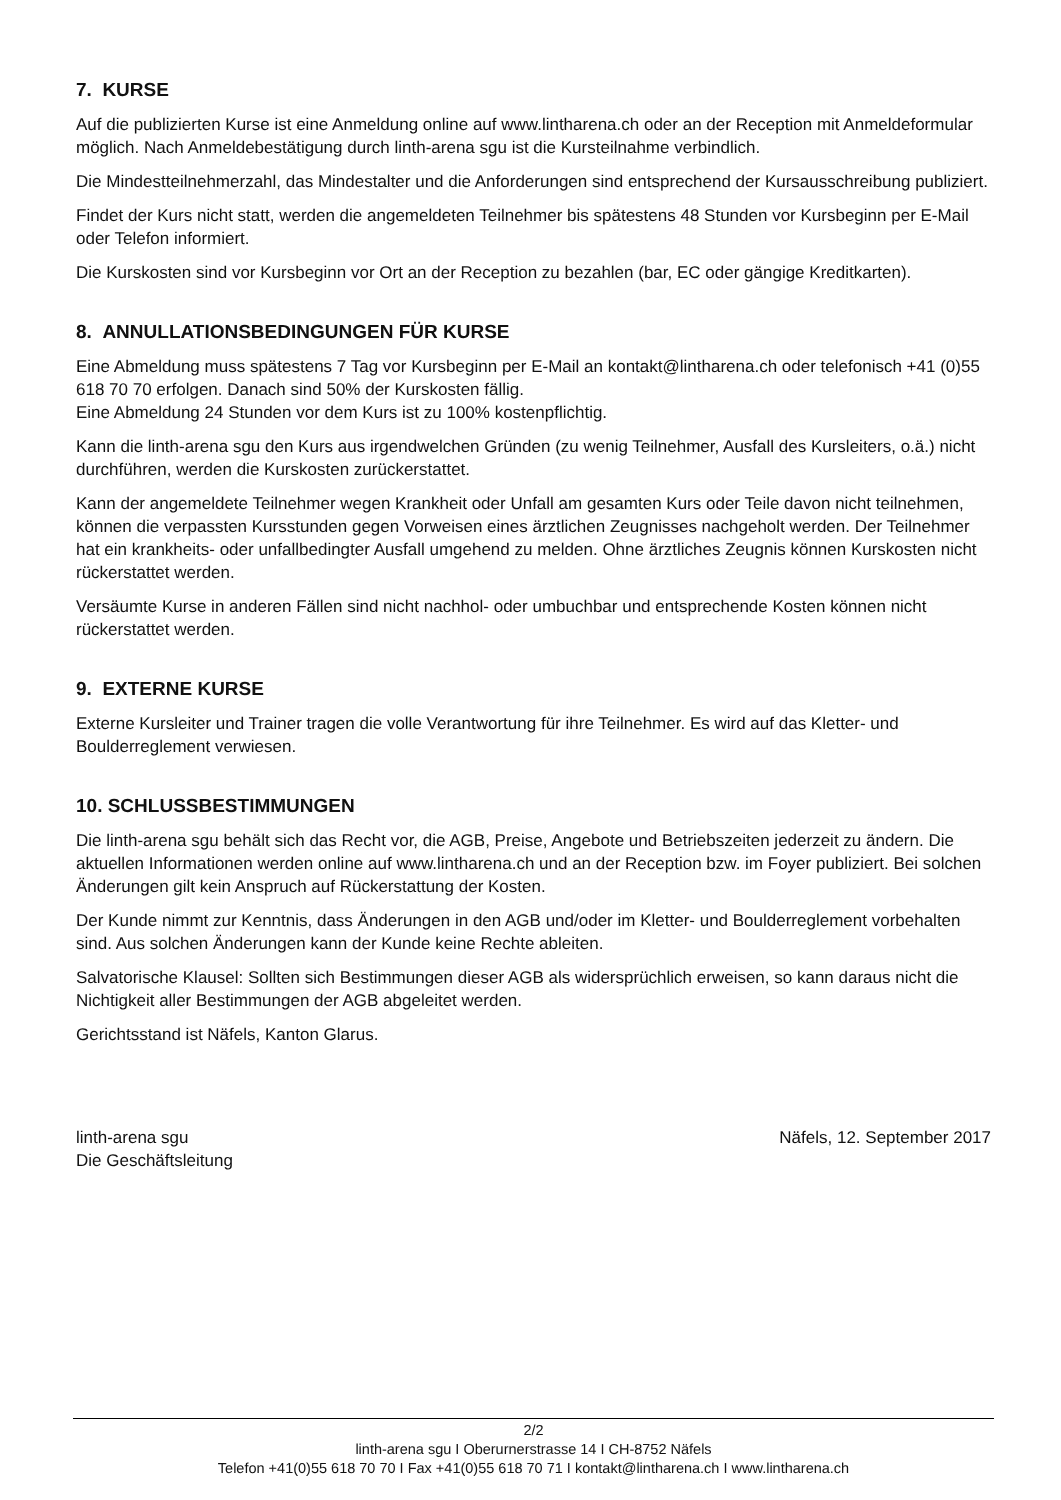7. KURSE
Auf die publizierten Kurse ist eine Anmeldung online auf www.lintharena.ch oder an der Reception mit Anmeldeformular möglich. Nach Anmeldebestätigung durch linth-arena sgu ist die Kursteilnahme verbindlich.
Die Mindestteilnehmerzahl, das Mindestalter und die Anforderungen sind entsprechend der Kursausschreibung publiziert.
Findet der Kurs nicht statt, werden die angemeldeten Teilnehmer bis spätestens 48 Stunden vor Kursbeginn per E-Mail oder Telefon informiert.
Die Kurskosten sind vor Kursbeginn vor Ort an der Reception zu bezahlen (bar, EC oder gängige Kreditkarten).
8. ANNULLATIONSBEDINGUNGEN FÜR KURSE
Eine Abmeldung muss spätestens 7 Tag vor Kursbeginn per E-Mail an kontakt@lintharena.ch oder telefonisch +41 (0)55 618 70 70 erfolgen. Danach sind 50% der Kurskosten fällig.
Eine Abmeldung 24 Stunden vor dem Kurs ist zu 100% kostenpflichtig.
Kann die linth-arena sgu den Kurs aus irgendwelchen Gründen (zu wenig Teilnehmer, Ausfall des Kursleiters, o.ä.) nicht durchführen, werden die Kurskosten zurückerstattet.
Kann der angemeldete Teilnehmer wegen Krankheit oder Unfall am gesamten Kurs oder Teile davon nicht teilnehmen, können die verpassten Kursstunden gegen Vorweisen eines ärztlichen Zeugnisses nachgeholt werden. Der Teilnehmer hat ein krankheits- oder unfallbedingter Ausfall umgehend zu melden. Ohne ärztliches Zeugnis können Kurskosten nicht rückerstattet werden.
Versäumte Kurse in anderen Fällen sind nicht nachhol- oder umbuchbar und entsprechende Kosten können nicht rückerstattet werden.
9. EXTERNE KURSE
Externe Kursleiter und Trainer tragen die volle Verantwortung für ihre Teilnehmer. Es wird auf das Kletter- und Boulderreglement verwiesen.
10. SCHLUSSBESTIMMUNGEN
Die linth-arena sgu behält sich das Recht vor, die AGB, Preise, Angebote und Betriebszeiten jederzeit zu ändern. Die aktuellen Informationen werden online auf www.lintharena.ch und an der Reception bzw. im Foyer publiziert. Bei solchen Änderungen gilt kein Anspruch auf Rückerstattung der Kosten.
Der Kunde nimmt zur Kenntnis, dass Änderungen in den AGB und/oder im Kletter- und Boulderreglement vorbehalten sind. Aus solchen Änderungen kann der Kunde keine Rechte ableiten.
Salvatorische Klausel: Sollten sich Bestimmungen dieser AGB als widersprüchlich erweisen, so kann daraus nicht die Nichtigkeit aller Bestimmungen der AGB abgeleitet werden.
Gerichtsstand ist Näfels, Kanton Glarus.
linth-arena sgu
Die Geschäftsleitung
Näfels, 12. September 2017
2/2
linth-arena sgu I Oberurnerstrasse 14 I CH-8752 Näfels
Telefon +41(0)55 618 70 70 I Fax +41(0)55 618 70 71 I kontakt@lintharena.ch I www.lintharena.ch